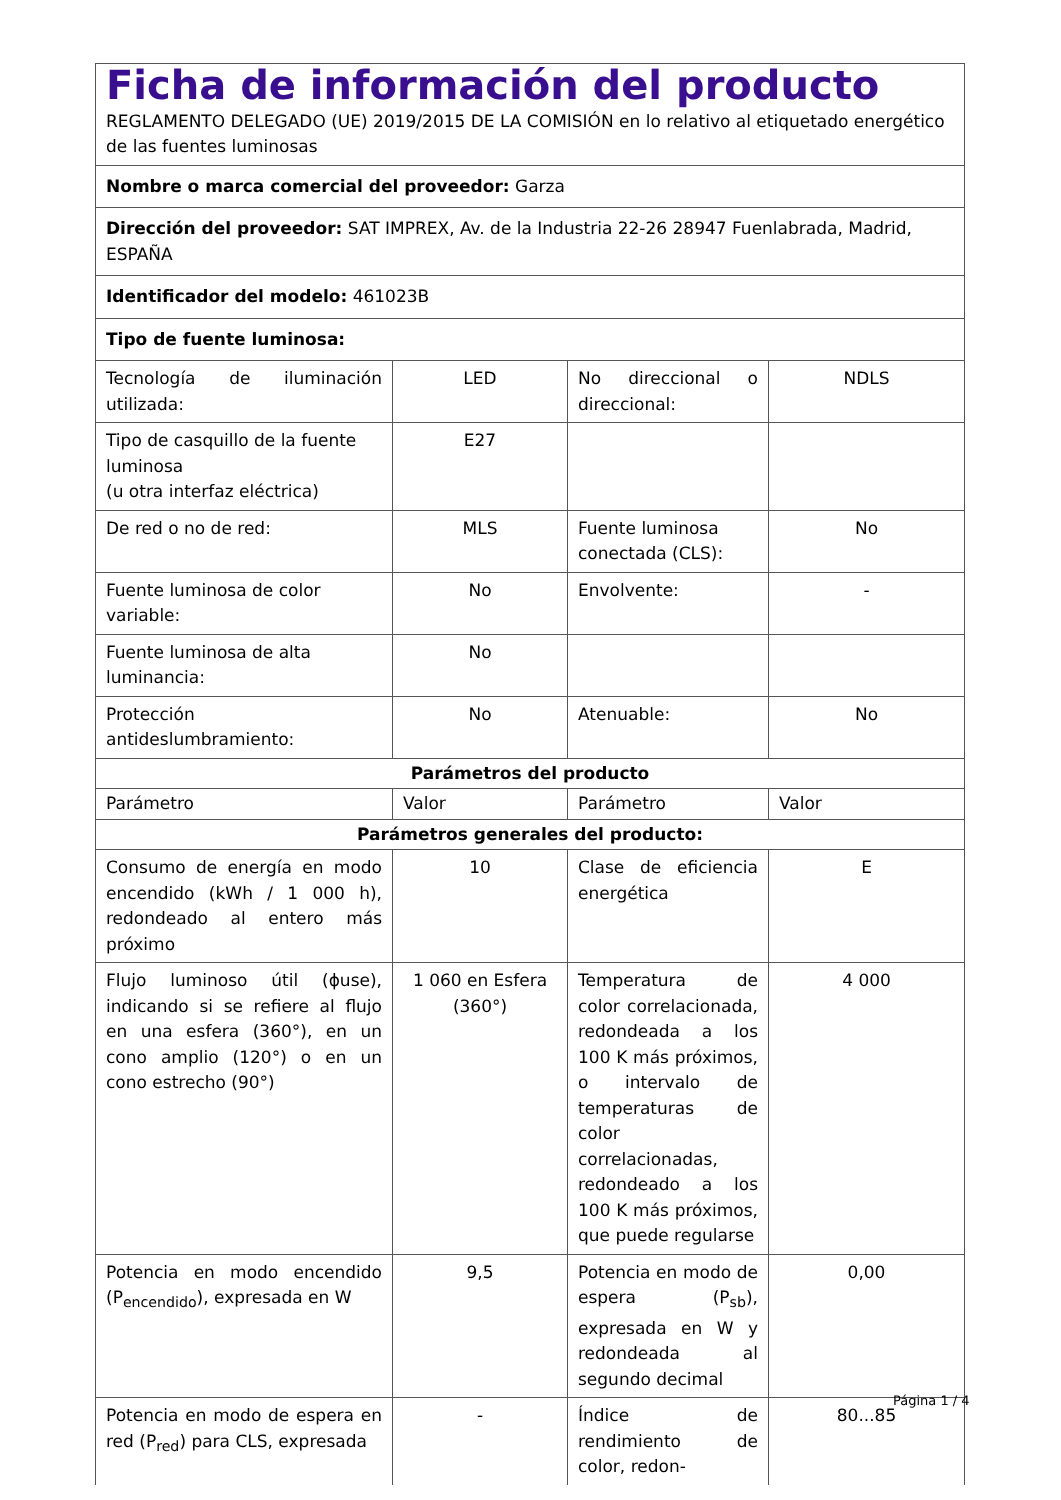| Ficha de información del producto REGLAMENTO DELEGADO (UE) 2019/2015 DE LA COMISIÓN en lo relativo al etiquetado energético de las fuentes luminosas | | | |
| Nombre o marca comercial del proveedor: Garza | | | |
| Dirección del proveedor: SAT IMPREX, Av. de la Industria 22-26 28947 Fuenlabrada, Madrid, ESPAÑA | | | |
| Identificador del modelo: 461023B | | | |
| Tipo de fuente luminosa: | | | |
| Tecnología de iluminación utilizada: | LED | No direccional o direccional: | NDLS |
| Tipo de casquillo de la fuente luminosa (u otra interfaz eléctrica) | E27 | | |
| De red o no de red: | MLS | Fuente luminosa conectada (CLS): | No |
| Fuente luminosa de color variable: | No | Envolvente: | - |
| Fuente luminosa de alta luminancia: | No | | |
| Protección antideslumbramiento: | No | Atenuable: | No |
| Parámetros del producto | | | |
| Parámetro | Valor | Parámetro | Valor |
| Parámetros generales del producto: | | | |
| Consumo de energía en modo encendido (kWh / 1 000 h), redondeado al entero más próximo | 10 | Clase de eficiencia energética | E |
| Flujo luminoso útil (ϕuse), indicando si se refiere al flujo en una esfera (360°), en un cono amplio (120°) o en un cono estrecho (90°) | 1 060 en Esfera (360°) | Temperatura de color correlacionada, redondeada a los 100 K más próximos, o intervalo de temperaturas de color correlacionadas, redondeado a los 100 K más próximos, que puede regularse | 4 000 |
| Potencia en modo encendido (P<sub>encendido</sub>), expresada en W | 9,5 | Potencia en modo de espera (P<sub>sb</sub>), expresada en W y redondeada al segundo decimal | 0,00 |
| Potencia en modo de espera en red (P<sub>red</sub>) para CLS, expresada | - | Índice de rendimiento de color, redon- | 80...85 |
Página 1 / 4